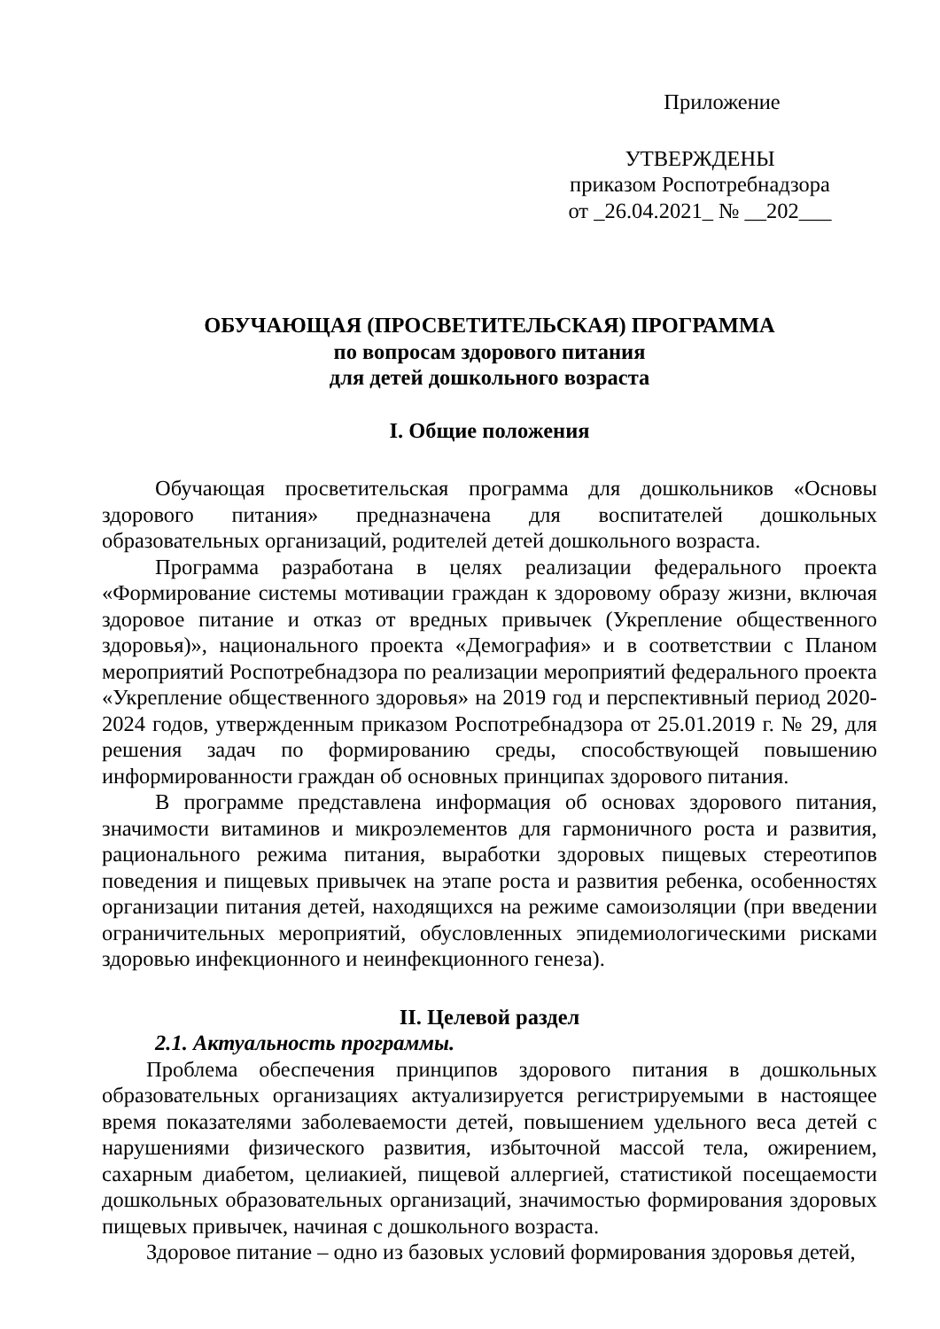Приложение
УТВЕРЖДЕНЫ
приказом Роспотребнадзора
от _26.04.2021_ № __202___
ОБУЧАЮЩАЯ (ПРОСВЕТИТЕЛЬСКАЯ) ПРОГРАММА
по вопросам здорового питания
для детей дошкольного возраста
I. Общие положения
Обучающая просветительская программа для дошкольников «Основы здорового питания» предназначена для воспитателей дошкольных образовательных организаций, родителей детей дошкольного возраста.
Программа разработана в целях реализации федерального проекта «Формирование системы мотивации граждан к здоровому образу жизни, включая здоровое питание и отказ от вредных привычек (Укрепление общественного здоровья)», национального проекта «Демография» и в соответствии с Планом мероприятий Роспотребнадзора по реализации мероприятий федерального проекта «Укрепление общественного здоровья» на 2019 год и перспективный период 2020-2024 годов, утвержденным приказом Роспотребнадзора от 25.01.2019 г. № 29, для решения задач по формированию среды, способствующей повышению информированности граждан об основных принципах здорового питания.
В программе представлена информация об основах здорового питания, значимости витаминов и микроэлементов для гармоничного роста и развития, рационального режима питания, выработки здоровых пищевых стереотипов поведения и пищевых привычек на этапе роста и развития ребенка, особенностях организации питания детей, находящихся на режиме самоизоляции (при введении ограничительных мероприятий, обусловленных эпидемиологическими рисками здоровью инфекционного и неинфекционного генеза).
II. Целевой раздел
2.1. Актуальность программы.
Проблема обеспечения принципов здорового питания в дошкольных образовательных организациях актуализируется регистрируемыми в настоящее время показателями заболеваемости детей, повышением удельного веса детей с нарушениями физического развития, избыточной массой тела, ожирением, сахарным диабетом, целиакией, пищевой аллергией, статистикой посещаемости дошкольных образовательных организаций, значимостью формирования здоровых пищевых привычек, начиная с дошкольного возраста.
Здоровое питание – одно из базовых условий формирования здоровья детей,